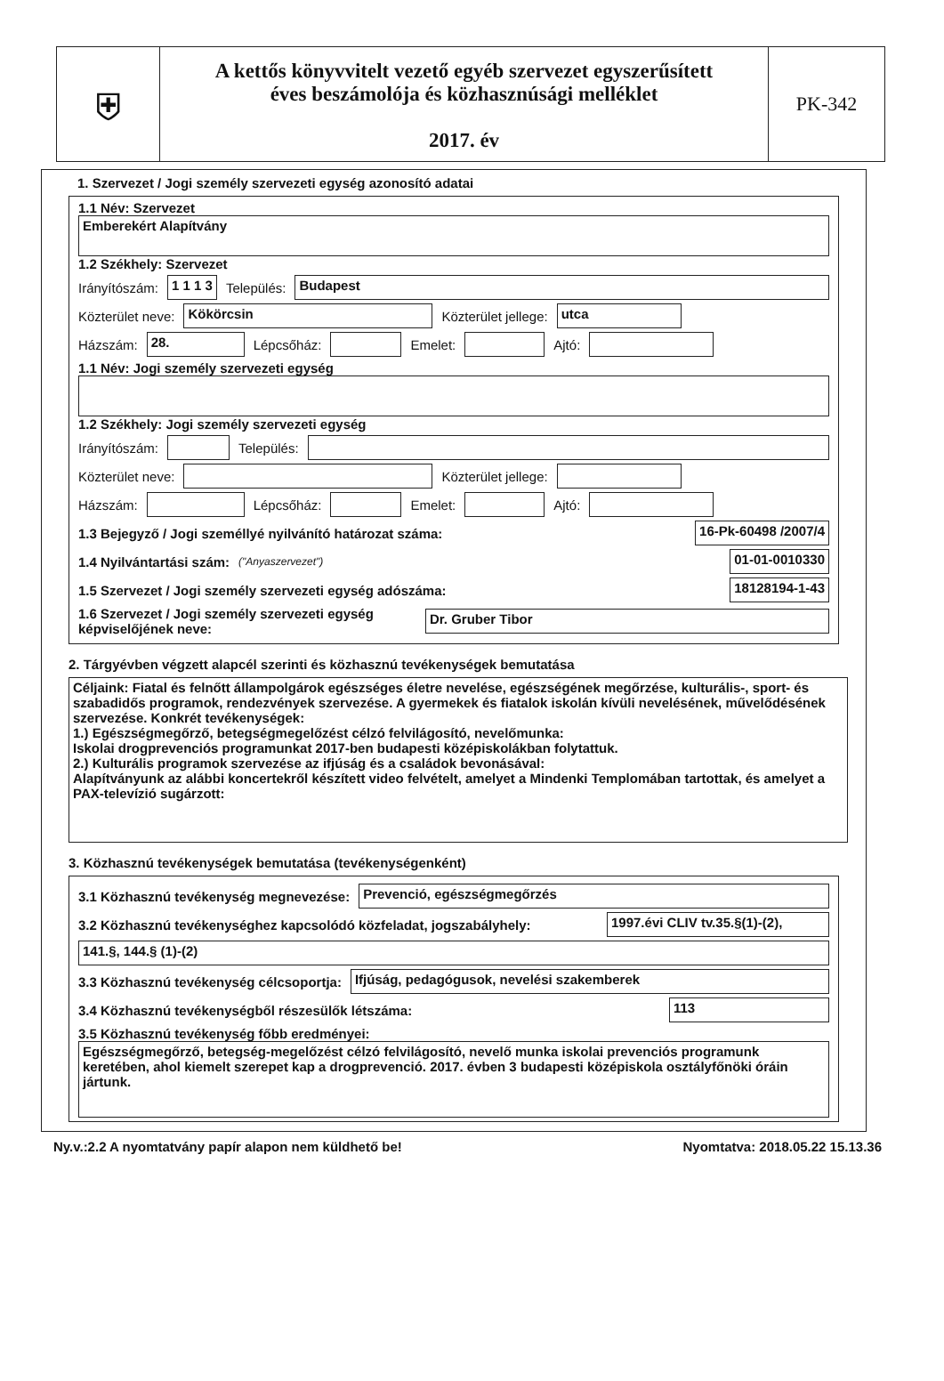⛨
A kettős könyvvitelt vezető egyéb szervezet egyszerűsített
éves beszámolója és közhasznúsági melléklet
2017. év
PK-342
1. Szervezet / Jogi személy szervezeti egység azonosító adatai
1.1 Név: Szervezet
Emberekért Alapítvány
1.2 Székhely: Szervezet
Irányítószám: 1 1 1 3 Település: Budapest
Közterület neve: Kökörcsin Közterület jellege: utca
Házszám: 28. Lépcsőház: Emelet: Ajtó:
1.1 Név: Jogi személy szervezeti egység
1.2 Székhely: Jogi személy szervezeti egység
Irányítószám: Település:
Közterület neve: Közterület jellege:
Házszám: Lépcsőház: Emelet: Ajtó:
1.3 Bejegyző / Jogi személlyé nyilvánító határozat száma: 16-Pk-60498 /2007/4
1.4 Nyilvántartási szám: ("Anyaszervezet") 01-01-0010330
1.5 Szervezet / Jogi személy szervezeti egység adószáma: 18128194-1-43
1.6 Szervezet / Jogi személy szervezeti egység képviselőjének neve: Dr. Gruber Tibor
2. Tárgyévben végzett alapcél szerinti és közhasznú tevékenységek bemutatása
Céljaink: Fiatal és felnőtt állampolgárok egészséges életre nevelése, egészségének megőrzése, kulturális-, sport- és szabadidős programok, rendezvények szervezése. A gyermekek és fiatalok iskolán kívüli nevelésének, művelődésének szervezése. Konkrét tevékenységek:
1.) Egészségmegőrző, betegségmegelőzést célzó felvilágosító, nevelőmunka:
Iskolai drogprevenciós programunkat 2017-ben budapesti középiskolákban folytattuk.
2.) Kulturális programok szervezése az ifjúság és a családok bevonásával:
Alapítványunk az alábbi koncertekről készített video felvételt, amelyet a Mindenki Templomában tartottak, és amelyet a PAX-televízió sugárzott:
3. Közhasznú tevékenységek bemutatása (tevékenységenként)
3.1 Közhasznú tevékenység megnevezése: Prevenció, egészségmegőrzés
3.2 Közhasznú tevékenységhez kapcsolódó közfeladat, jogszabályhely: 1997.évi CLIV tv.35.§(1)-(2),
141.§, 144.§ (1)-(2)
3.3 Közhasznú tevékenység célcsoportja: Ifjúság, pedagógusok, nevelési szakemberek
3.4 Közhasznú tevékenységből részesülők létszáma: 113
3.5 Közhasznú tevékenység főbb eredményei:
Egészségmegőrző, betegség-megelőzést célzó felvilágosító, nevelő munka iskolai prevenciós programunk keretében, ahol kiemelt szerepet kap a drogprevenció. 2017. évben 3 budapesti középiskola osztályfőnöki óráin jártunk.
Ny.v.:2.2 A nyomtatvány papír alapon nem küldhető be! Nyomtatva: 2018.05.22 15.13.36